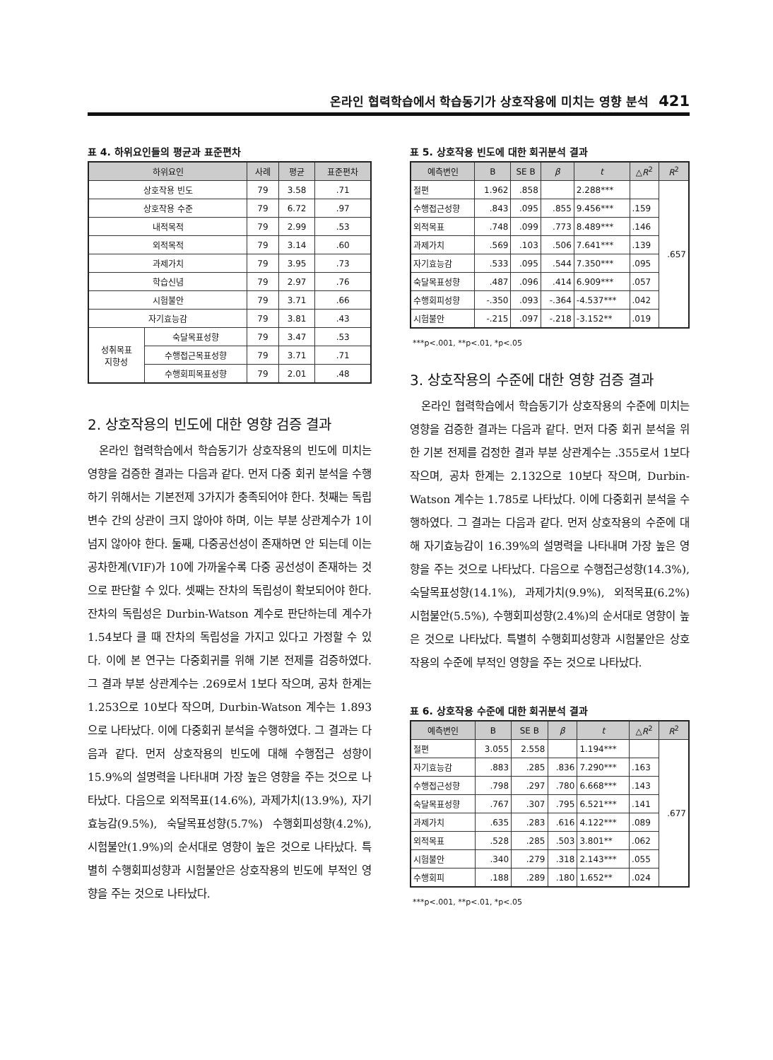온라인 협력학습에서 학습동기가 상호작용에 미치는 영향 분석 421
표 4. 하위요인들의 평균과 표준편차
| 하위요인 | | 사례 | 평균 | 표준편차 |
| --- | --- | --- | --- | --- |
| 상호작용 빈도 | | 79 | 3.58 | .71 |
| 상호작용 수준 | | 79 | 6.72 | .97 |
| 내적목적 | | 79 | 2.99 | .53 |
| 외적목적 | | 79 | 3.14 | .60 |
| 과제가치 | | 79 | 3.95 | .73 |
| 학습신념 | | 79 | 2.97 | .76 |
| 시험불안 | | 79 | 3.71 | .66 |
| 자기효능감 | | 79 | 3.81 | .43 |
| 성취목표 지향성 | 숙달목표성향 | 79 | 3.47 | .53 |
| | 수행접근목표성향 | 79 | 3.71 | .71 |
| | 수행회피목표성향 | 79 | 2.01 | .48 |
2. 상호작용의 빈도에 대한 영향 검증 결과
온라인 협력학습에서 학습동기가 상호작용의 빈도에 미치는 영향을 검증한 결과는 다음과 같다. 먼저 다중 회귀 분석을 수행하기 위해서는 기본전제 3가지가 충족되어야 한다. 첫째는 독립변수 간의 상관이 크지 않아야 하며, 이는 부분 상관계수가 1이 넘지 않아야 한다. 둘째, 다중공선성이 존재하면 안 되는데 이는 공차한계(VIF)가 10에 가까울수록 다중 공선성이 존재하는 것으로 판단할 수 있다. 셋째는 잔차의 독립성이 확보되어야 한다. 잔차의 독립성은 Durbin-Watson 계수로 판단하는데 계수가 1.54보다 클 때 잔차의 독립성을 가지고 있다고 가정할 수 있다. 이에 본 연구는 다중회귀를 위해 기본 전제를 검증하였다. 그 결과 부분 상관계수는 .269로서 1보다 작으며, 공차 한계는 1.253으로 10보다 작으며, Durbin-Watson 계수는 1.893으로 나타났다. 이에 다중회귀 분석을 수행하였다. 그 결과는 다음과 같다. 먼저 상호작용의 빈도에 대해 수행접근 성향이 15.9%의 설명력을 나타내며 가장 높은 영향을 주는 것으로 나타났다. 다음으로 외적목표(14.6%), 과제가치(13.9%), 자기효능감(9.5%), 숙달목표성향(5.7%) 수행회피성향(4.2%), 시험불안(1.9%)의 순서대로 영향이 높은 것으로 나타났다. 특별히 수행회피성향과 시험불안은 상호작용의 빈도에 부적인 영향을 주는 것으로 나타났다.
표 5. 상호작용 빈도에 대한 회귀분석 결과
| 예측변인 | B | SE B | β | t | △ R<sup>2</sup> | R<sup>2</sup> |
| --- | --- | --- | --- | --- | --- | --- |
| 절편 | 1.962 | .858 | | 2.288*** | | .657 |
| 수행접근성향 | .843 | .095 | .855 | 9.456*** | .159 | |
| 외적목표 | .748 | .099 | .773 | 8.489*** | .146 | |
| 과제가치 | .569 | .103 | .506 | 7.641*** | .139 | |
| 자기효능감 | .533 | .095 | .544 | 7.350*** | .095 | |
| 숙달목표성향 | .487 | .096 | .414 | 6.909*** | .057 | |
| 수행회피성향 | -.350 | .093 | -.364 | -4.537*** | .042 | |
| 시험불안 | -.215 | .097 | -.218 | -3.152** | .019 | |
***p<.001, **p<.01, *p<.05
3. 상호작용의 수준에 대한 영향 검증 결과
온라인 협력학습에서 학습동기가 상호작용의 수준에 미치는 영향을 검증한 결과는 다음과 같다. 먼저 다중 회귀 분석을 위한 기본 전제를 검정한 결과 부분 상관계수는 .355로서 1보다 작으며, 공차 한계는 2.132으로 10보다 작으며, Durbin-Watson 계수는 1.785로 나타났다. 이에 다중회귀 분석을 수행하였다. 그 결과는 다음과 같다. 먼저 상호작용의 수준에 대해 자기효능감이 16.39%의 설명력을 나타내며 가장 높은 영향을 주는 것으로 나타났다. 다음으로 수행접근성향(14.3%), 숙달목표성향(14.1%), 과제가치(9.9%), 외적목표(6.2%) 시험불안(5.5%), 수행회피성향(2.4%)의 순서대로 영향이 높은 것으로 나타났다. 특별히 수행회피성향과 시험불안은 상호작용의 수준에 부적인 영향을 주는 것으로 나타났다.
표 6. 상호작용 수준에 대한 회귀분석 결과
| 예측변인 | B | SE B | β | t | △ R<sup>2</sup> | R<sup>2</sup> |
| --- | --- | --- | --- | --- | --- | --- |
| 절편 | 3.055 | 2.558 | | 1.194*** | | .677 |
| 자기효능감 | .883 | .285 | .836 | 7.290*** | .163 | |
| 수행접근성향 | .798 | .297 | .780 | 6.668*** | .143 | |
| 숙달목표성향 | .767 | .307 | .795 | 6.521*** | .141 | |
| 과제가치 | .635 | .283 | .616 | 4.122*** | .089 | |
| 외적목표 | .528 | .285 | .503 | 3.801** | .062 | |
| 시험불안 | .340 | .279 | .318 | 2.143*** | .055 | |
| 수행회피 | .188 | .289 | .180 | 1.652** | .024 | |
***p<.001, **p<.01, *p<.05